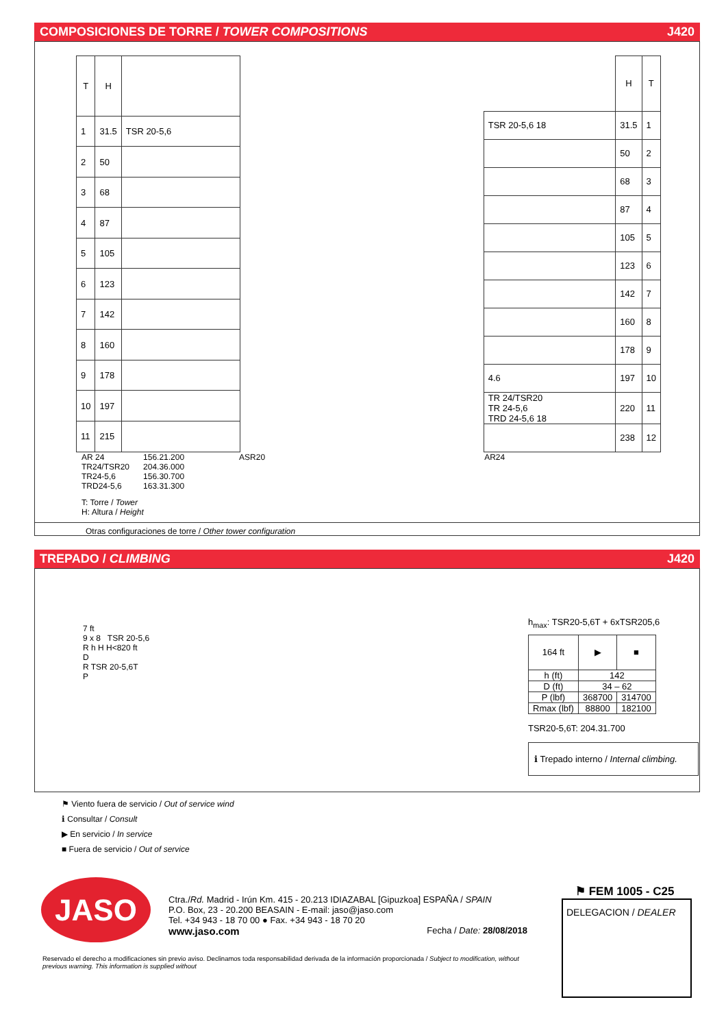COMPOSICIONES DE TORRE / TOWER COMPOSITIONS J420
| T | H | |
| --- | --- | --- |
| 1 | 31.5 | TSR 20-5,6 |
| 2 | 50 | |
| 3 | 68 | |
| 4 | 87 | |
| 5 | 105 | |
| 6 | 123 | |
| 7 | 142 | |
| 8 | 160 | |
| 9 | 178 | |
| 10 | 197 | |
| 11 | 215 | |
| | H | T |
| TSR 20-5,6 18 | 31.5 | 1 |
| | 50 | 2 |
| | 68 | 3 |
| | 87 | 4 |
| | 105 | 5 |
| | 123 | 6 |
| | 142 | 7 |
| | 160 | 8 |
| | 178 | 9 |
| 4.6 | 197 | 10 |
| TR 24/TSR20 TR 24-5,6 TRD 24-5,6 18 | 220 | 11 |
| | 238 | 12 |
AR 24
TR24/TSR20
TR24-5,6
TRD24-5,6
156.21.200
204.36.000
156.30.700
163.31.300
ASR20 AR24
T: Torre / Tower
H: Altura / Height
Otras configuraciones de torre / Other tower configuration
TREPADO / CLIMBING J420
7 ft
9 x 8 TSR 20-5,6
R h H H<820 ft
D
R TSR 20-5,6T
P
h<sub>max</sub>: TSR20-5,6T + 6xTSR205,6
| 164 ft | ▶ | ■ |
| h (ft) | 142 | |
| D (ft) | 34 – 62 | |
| P (lbf) | 368700 | 314700 |
| Rmax (lbf) | 88800 | 182100 |
TSR20-5,6T: 204.31.700
ℹ Trepado interno / Internal climbing.
⚑ Viento fuera de servicio / Out of service wind
ℹ Consultar / Consult
▶ En servicio / In service
■ Fuera de servicio / Out of service
JASO
Ctra./Rd. Madrid - Irún Km. 415 - 20.213 IDIAZABAL [Gipuzkoa] ESPAÑA / SPAIN
P.O. Box, 23 - 20.200 BEASAIN - E-mail: jaso@jaso.com
Tel. +34 943 - 18 70 00 ● Fax. +34 943 - 18 70 20
www.jaso.com Fecha / Date: 28/08/2018
⚑ FEM 1005 - C25
DELEGACION / DEALER
Reservado el derecho a modificaciones sin previo aviso. Declinamos toda responsabilidad derivada de la información proporcionada / Subject to modification, without previous warning. This information is supplied without